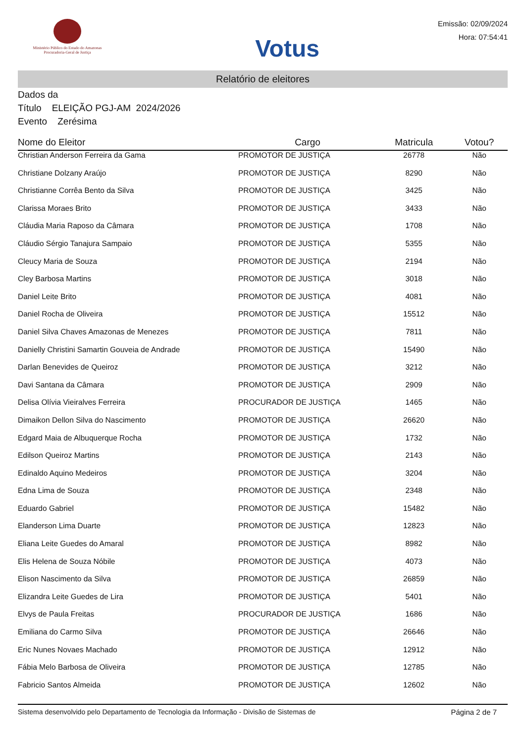Ministério Público do Estado do Amazonas
Procuradoria-Geral de Justiça
Votus
Emissão: 02/09/2024
Hora: 07:54:41
Relatório de eleitores
Dados da
Título ELEIÇÃO PGJ-AM 2024/2026
Evento Zerésima
| Nome do Eleitor | Cargo | Matricula | Votou? |
| --- | --- | --- | --- |
| Christian Anderson Ferreira da Gama | PROMOTOR DE JUSTIÇA | 26778 | Não |
| Christiane Dolzany Araújo | PROMOTOR DE JUSTIÇA | 8290 | Não |
| Christianne Corrêa Bento da Silva | PROMOTOR DE JUSTIÇA | 3425 | Não |
| Clarissa Moraes Brito | PROMOTOR DE JUSTIÇA | 3433 | Não |
| Cláudia Maria Raposo da Câmara | PROMOTOR DE JUSTIÇA | 1708 | Não |
| Cláudio Sérgio Tanajura Sampaio | PROMOTOR DE JUSTIÇA | 5355 | Não |
| Cleucy Maria de Souza | PROMOTOR DE JUSTIÇA | 2194 | Não |
| Cley Barbosa Martins | PROMOTOR DE JUSTIÇA | 3018 | Não |
| Daniel Leite Brito | PROMOTOR DE JUSTIÇA | 4081 | Não |
| Daniel Rocha de Oliveira | PROMOTOR DE JUSTIÇA | 15512 | Não |
| Daniel Silva Chaves Amazonas de Menezes | PROMOTOR DE JUSTIÇA | 7811 | Não |
| Danielly Christini Samartin Gouveia de Andrade | PROMOTOR DE JUSTIÇA | 15490 | Não |
| Darlan Benevides de Queiroz | PROMOTOR DE JUSTIÇA | 3212 | Não |
| Davi Santana da Câmara | PROMOTOR DE JUSTIÇA | 2909 | Não |
| Delisa Olívia Vieiralves Ferreira | PROCURADOR DE JUSTIÇA | 1465 | Não |
| Dimaikon Dellon Silva do Nascimento | PROMOTOR DE JUSTIÇA | 26620 | Não |
| Edgard Maia de Albuquerque Rocha | PROMOTOR DE JUSTIÇA | 1732 | Não |
| Edilson Queiroz Martins | PROMOTOR DE JUSTIÇA | 2143 | Não |
| Edinaldo Aquino Medeiros | PROMOTOR DE JUSTIÇA | 3204 | Não |
| Edna Lima de Souza | PROMOTOR DE JUSTIÇA | 2348 | Não |
| Eduardo Gabriel | PROMOTOR DE JUSTIÇA | 15482 | Não |
| Elanderson Lima Duarte | PROMOTOR DE JUSTIÇA | 12823 | Não |
| Eliana Leite Guedes do Amaral | PROMOTOR DE JUSTIÇA | 8982 | Não |
| Elis Helena de Souza Nóbile | PROMOTOR DE JUSTIÇA | 4073 | Não |
| Elison Nascimento da Silva | PROMOTOR DE JUSTIÇA | 26859 | Não |
| Elizandra Leite Guedes de Lira | PROMOTOR DE JUSTIÇA | 5401 | Não |
| Elvys de Paula Freitas | PROCURADOR DE JUSTIÇA | 1686 | Não |
| Emiliana do Carmo Silva | PROMOTOR DE JUSTIÇA | 26646 | Não |
| Eric Nunes Novaes Machado | PROMOTOR DE JUSTIÇA | 12912 | Não |
| Fábia Melo Barbosa de Oliveira | PROMOTOR DE JUSTIÇA | 12785 | Não |
| Fabricio Santos Almeida | PROMOTOR DE JUSTIÇA | 12602 | Não |
Sistema desenvolvido pelo Departamento de Tecnologia da Informação - Divisão de Sistemas de Página 2 de 7